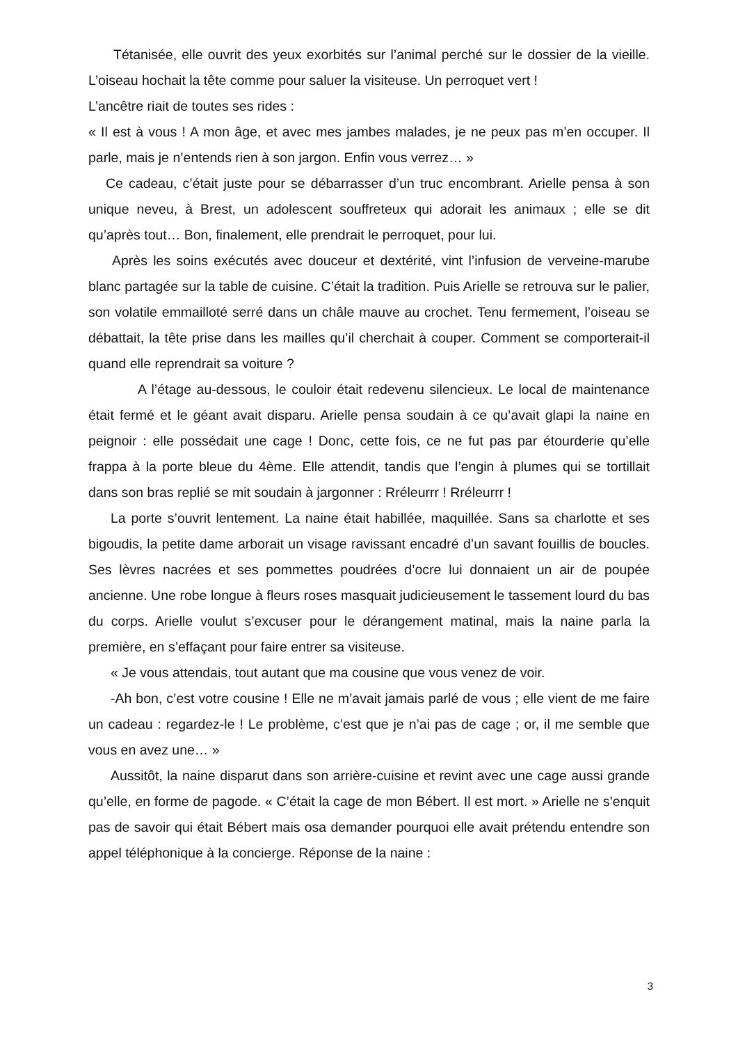Tétanisée, elle ouvrit des yeux exorbités sur l’animal perché sur le dossier de la vieille. L’oiseau hochait la tête comme pour saluer la visiteuse. Un perroquet vert !
L’ancêtre riait de toutes ses rides :
« Il est à vous ! A mon âge, et avec mes jambes malades, je ne peux pas m’en occuper. Il parle, mais je n’entends rien à son jargon. Enfin vous verrez… »
Ce cadeau, c’était juste pour se débarrasser d’un truc encombrant. Arielle pensa à son unique neveu, à Brest, un adolescent souffreteux qui adorait les animaux ; elle se dit qu’après tout… Bon, finalement, elle prendrait le perroquet, pour lui.
Après les soins exécutés avec douceur et dextérité, vint l’infusion de verveine-marube blanc partagée sur la table de cuisine. C’était la tradition. Puis Arielle se retrouva sur le palier, son volatile emmailloté serré dans un châle mauve au crochet. Tenu fermement, l’oiseau se débattait, la tête prise dans les mailles qu’il cherchait à couper. Comment se comporterait-il quand elle reprendrait sa voiture ?
A l’étage au-dessous, le couloir était redevenu silencieux. Le local de maintenance était fermé et le géant avait disparu. Arielle pensa soudain à ce qu’avait glapi la naine en peignoir : elle possédait une cage ! Donc, cette fois, ce ne fut pas par étourderie qu’elle frappa à la porte bleue du 4ème. Elle attendit, tandis que l’engin à plumes qui se tortillait dans son bras replié se mit soudain à jargonner : Rréleurrr ! Rréleurrr !
La porte s’ouvrit lentement. La naine était habillée, maquillée. Sans sa charlotte et ses bigoudis, la petite dame arborait un visage ravissant encadré d’un savant fouillis de boucles. Ses lèvres nacrées et ses pommettes poudrées d’ocre lui donnaient un air de poupée ancienne. Une robe longue à fleurs roses masquait judicieusement le tassement lourd du bas du corps. Arielle voulut s’excuser pour le dérangement matinal, mais la naine parla la première, en s’effaçant pour faire entrer sa visiteuse.
« Je vous attendais, tout autant que ma cousine que vous venez de voir.
-Ah bon, c’est votre cousine ! Elle ne m’avait jamais parlé de vous ; elle vient de me faire un cadeau : regardez-le ! Le problème, c’est que je n’ai pas de cage ; or, il me semble que vous en avez une… »
Aussitôt, la naine disparut dans son arrière-cuisine et revint avec une cage aussi grande qu’elle, en forme de pagode. « C’était la cage de mon Bébert. Il est mort. » Arielle ne s’enquit pas de savoir qui était Bébert mais osa demander pourquoi elle avait prétendu entendre son appel téléphonique à la concierge. Réponse de la naine :
3